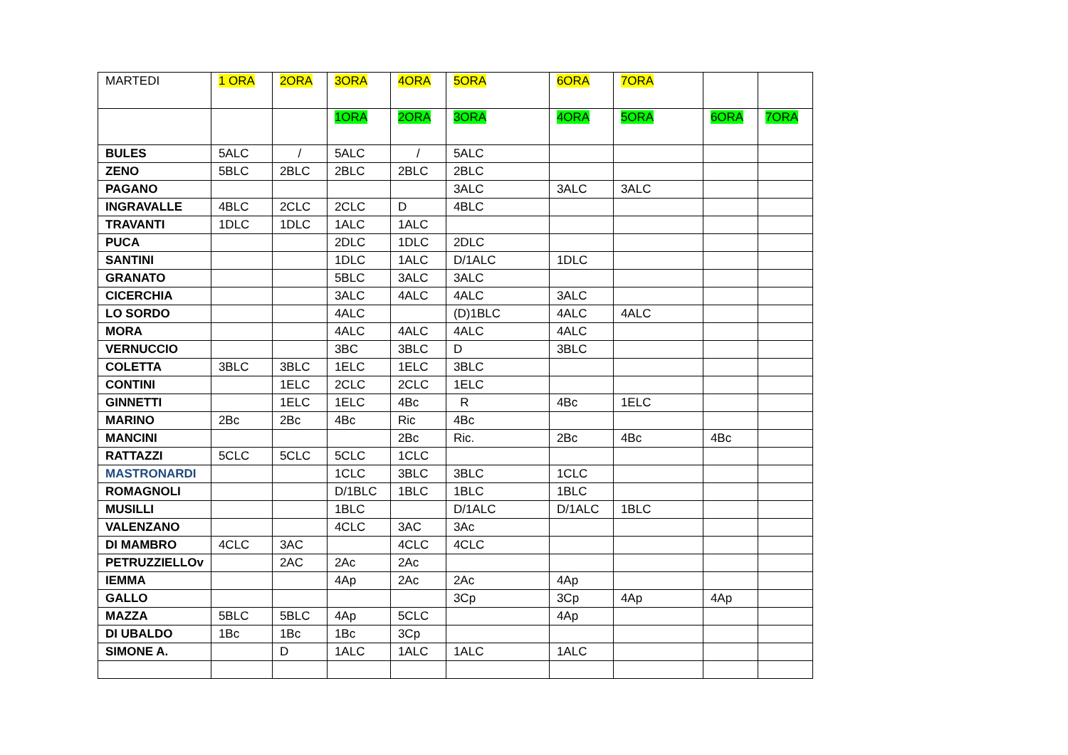| MARTEDI | 1 ORA | 2ORA | 3ORA | 4ORA | 5ORA | 6ORA | 7ORA | | |
| | | | 1ORA | 2ORA | 3ORA | 4ORA | 5ORA | 6ORA | 7ORA |
| BULES | 5ALC | / | 5ALC | / | 5ALC | | | | |
| ZENO | 5BLC | 2BLC | 2BLC | 2BLC | 2BLC | | | | |
| PAGANO | | | | | 3ALC | 3ALC | 3ALC | | |
| INGRAVALLE | 4BLC | 2CLC | 2CLC | D | 4BLC | | | | |
| TRAVANTI | 1DLC | 1DLC | 1ALC | 1ALC | | | | | |
| PUCA | | | 2DLC | 1DLC | 2DLC | | | | |
| SANTINI | | | 1DLC | 1ALC | D/1ALC | 1DLC | | | |
| GRANATO | | | 5BLC | 3ALC | 3ALC | | | | |
| CICERCHIA | | | 3ALC | 4ALC | 4ALC | 3ALC | | | |
| LO SORDO | | | 4ALC | | (D)1BLC | 4ALC | 4ALC | | |
| MORA | | | 4ALC | 4ALC | 4ALC | 4ALC | | | |
| VERNUCCIO | | | 3BC | 3BLC | D | 3BLC | | | |
| COLETTA | 3BLC | 3BLC | 1ELC | 1ELC | 3BLC | | | | |
| CONTINI | | 1ELC | 2CLC | 2CLC | 1ELC | | | | |
| GINNETTI | | 1ELC | 1ELC | 4Bc | R | 4Bc | 1ELC | | |
| MARINO | 2Bc | 2Bc | 4Bc | Ric | 4Bc | | | | |
| MANCINI | | | | 2Bc | Ric. | 2Bc | 4Bc | 4Bc | |
| RATTAZZI | 5CLC | 5CLC | 5CLC | 1CLC | | | | | |
| MASTRONARDI | | | 1CLC | 3BLC | 3BLC | 1CLC | | | |
| ROMAGNOLI | | | D/1BLC | 1BLC | 1BLC | 1BLC | | | |
| MUSILLI | | | 1BLC | | D/1ALC | D/1ALC | 1BLC | | |
| VALENZANO | | | 4CLC | 3AC | 3Ac | | | | |
| DI MAMBRO | 4CLC | 3AC | | 4CLC | 4CLC | | | | |
| PETRUZZIELLOv | | 2AC | 2Ac | 2Ac | | | | | |
| IEMMA | | | 4Ap | 2Ac | 2Ac | 4Ap | | | |
| GALLO | | | | | 3Cp | 3Cp | 4Ap | 4Ap | |
| MAZZA | 5BLC | 5BLC | 4Ap | 5CLC | | 4Ap | | | |
| DI UBALDO | 1Bc | 1Bc | 1Bc | 3Cp | | | | | |
| SIMONE A. | | D | 1ALC | 1ALC | 1ALC | 1ALC | | | |